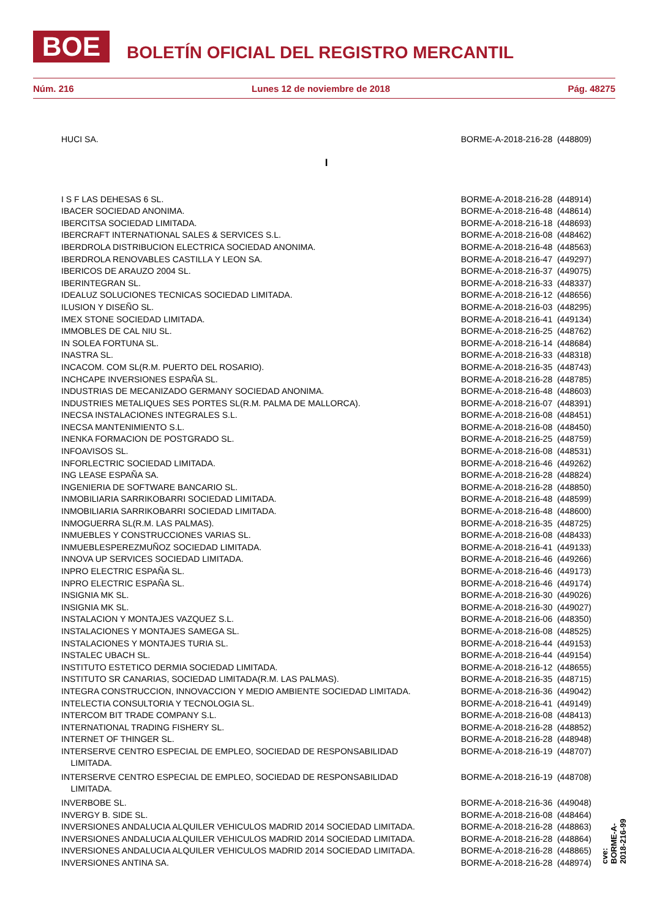BOE BOLETÍN OFICIAL DEL REGISTRO MERCANTIL
Núm. 216 Lunes 12 de noviembre de 2018 Pág. 48275
| HUCI SA. | BORME-A-2018-216-28 (448809) |
| I | |
| I S F LAS DEHESAS 6 SL. | BORME-A-2018-216-28 (448914) |
| IBACER SOCIEDAD ANONIMA. | BORME-A-2018-216-48 (448614) |
| IBERCITSA SOCIEDAD LIMITADA. | BORME-A-2018-216-18 (448693) |
| IBERCRAFT INTERNATIONAL SALES & SERVICES S.L. | BORME-A-2018-216-08 (448462) |
| IBERDROLA DISTRIBUCION ELECTRICA SOCIEDAD ANONIMA. | BORME-A-2018-216-48 (448563) |
| IBERDROLA RENOVABLES CASTILLA Y LEON SA. | BORME-A-2018-216-47 (449297) |
| IBERICOS DE ARAUZO 2004 SL. | BORME-A-2018-216-37 (449075) |
| IBERINTEGRAN SL. | BORME-A-2018-216-33 (448337) |
| IDEALUZ SOLUCIONES TECNICAS SOCIEDAD LIMITADA. | BORME-A-2018-216-12 (448656) |
| ILUSION Y DISEÑO SL. | BORME-A-2018-216-03 (448295) |
| IMEX STONE SOCIEDAD LIMITADA. | BORME-A-2018-216-41 (449134) |
| IMMOBLES DE CAL NIU SL. | BORME-A-2018-216-25 (448762) |
| IN SOLEA FORTUNA SL. | BORME-A-2018-216-14 (448684) |
| INASTRA SL. | BORME-A-2018-216-33 (448318) |
| INCACOM. COM SL(R.M. PUERTO DEL ROSARIO). | BORME-A-2018-216-35 (448743) |
| INCHCAPE INVERSIONES ESPAÑA SL. | BORME-A-2018-216-28 (448785) |
| INDUSTRIAS DE MECANIZADO GERMANY SOCIEDAD ANONIMA. | BORME-A-2018-216-48 (448603) |
| INDUSTRIES METALIQUES SES PORTES SL(R.M. PALMA DE MALLORCA). | BORME-A-2018-216-07 (448391) |
| INECSA INSTALACIONES INTEGRALES S.L. | BORME-A-2018-216-08 (448451) |
| INECSA MANTENIMIENTO S.L. | BORME-A-2018-216-08 (448450) |
| INENKA FORMACION DE POSTGRADO SL. | BORME-A-2018-216-25 (448759) |
| INFOAVISOS SL. | BORME-A-2018-216-08 (448531) |
| INFORLECTRIC SOCIEDAD LIMITADA. | BORME-A-2018-216-46 (449262) |
| ING LEASE ESPAÑA SA. | BORME-A-2018-216-28 (448824) |
| INGENIERIA DE SOFTWARE BANCARIO SL. | BORME-A-2018-216-28 (448850) |
| INMOBILIARIA SARRIKOBARRI SOCIEDAD LIMITADA. | BORME-A-2018-216-48 (448599) |
| INMOBILIARIA SARRIKOBARRI SOCIEDAD LIMITADA. | BORME-A-2018-216-48 (448600) |
| INMOGUERRA SL(R.M. LAS PALMAS). | BORME-A-2018-216-35 (448725) |
| INMUEBLES Y CONSTRUCCIONES VARIAS SL. | BORME-A-2018-216-08 (448433) |
| INMUEBLESPEREZMUÑOZ SOCIEDAD LIMITADA. | BORME-A-2018-216-41 (449133) |
| INNOVA UP SERVICES SOCIEDAD LIMITADA. | BORME-A-2018-216-46 (449266) |
| INPRO ELECTRIC ESPAÑA SL. | BORME-A-2018-216-46 (449173) |
| INPRO ELECTRIC ESPAÑA SL. | BORME-A-2018-216-46 (449174) |
| INSIGNIA MK SL. | BORME-A-2018-216-30 (449026) |
| INSIGNIA MK SL. | BORME-A-2018-216-30 (449027) |
| INSTALACION Y MONTAJES VAZQUEZ S.L. | BORME-A-2018-216-06 (448350) |
| INSTALACIONES Y MONTAJES SAMEGA SL. | BORME-A-2018-216-08 (448525) |
| INSTALACIONES Y MONTAJES TURIA SL. | BORME-A-2018-216-44 (449153) |
| INSTALEC UBACH SL. | BORME-A-2018-216-44 (449154) |
| INSTITUTO ESTETICO DERMIA SOCIEDAD LIMITADA. | BORME-A-2018-216-12 (448655) |
| INSTITUTO SR CANARIAS, SOCIEDAD LIMITADA(R.M. LAS PALMAS). | BORME-A-2018-216-35 (448715) |
| INTEGRA CONSTRUCCION, INNOVACCION Y MEDIO AMBIENTE SOCIEDAD LIMITADA. | BORME-A-2018-216-36 (449042) |
| INTELECTIA CONSULTORIA Y TECNOLOGIA SL. | BORME-A-2018-216-41 (449149) |
| INTERCOM BIT TRADE COMPANY S.L. | BORME-A-2018-216-08 (448413) |
| INTERNATIONAL TRADING FISHERY SL. | BORME-A-2018-216-28 (448852) |
| INTERNET OF THINGER SL. | BORME-A-2018-216-28 (448948) |
| INTERSERVE CENTRO ESPECIAL DE EMPLEO, SOCIEDAD DE RESPONSABILIDAD LIMITADA. | BORME-A-2018-216-19 (448707) |
| INTERSERVE CENTRO ESPECIAL DE EMPLEO, SOCIEDAD DE RESPONSABILIDAD LIMITADA. | BORME-A-2018-216-19 (448708) |
| INVERBOBE SL. | BORME-A-2018-216-36 (449048) |
| INVERGY B. SIDE SL. | BORME-A-2018-216-08 (448464) |
| INVERSIONES ANDALUCIA ALQUILER VEHICULOS MADRID 2014 SOCIEDAD LIMITADA. | BORME-A-2018-216-28 (448863) |
| INVERSIONES ANDALUCIA ALQUILER VEHICULOS MADRID 2014 SOCIEDAD LIMITADA. | BORME-A-2018-216-28 (448864) |
| INVERSIONES ANDALUCIA ALQUILER VEHICULOS MADRID 2014 SOCIEDAD LIMITADA. | BORME-A-2018-216-28 (448865) |
| INVERSIONES ANTINA SA. | BORME-A-2018-216-28 (448974) |
cve: BORME-A-2018-216-99